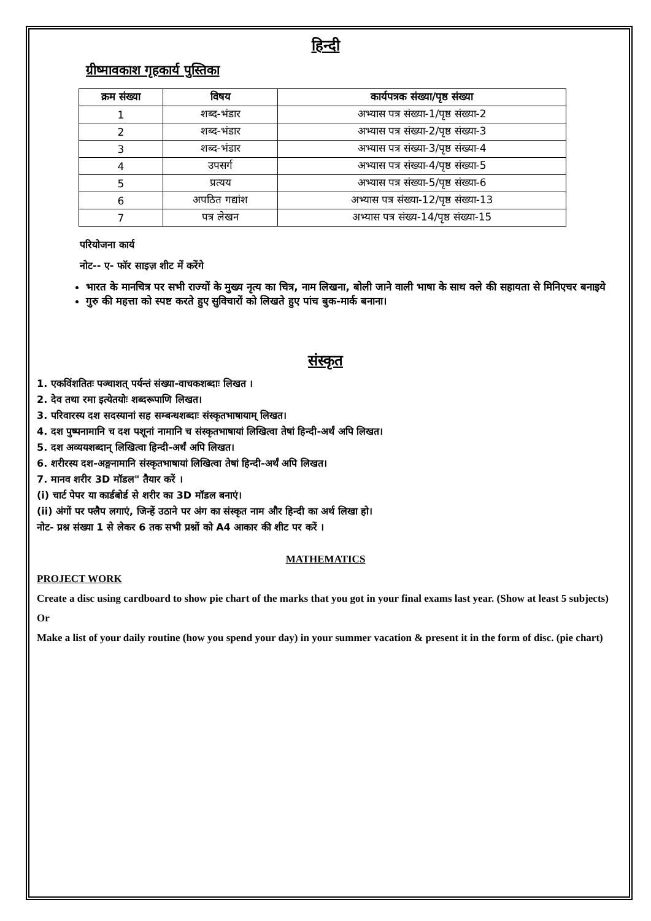हिन्दी
ग्रीष्मावकाश गृहकार्य पुस्तिका
| क्रम संख्या | विषय | कार्यपत्रक संख्या/पृष्ठ संख्या |
| --- | --- | --- |
| 1 | शब्द-भंडार | अभ्यास पत्र संख्या-1/पृष्ठ संख्या-2 |
| 2 | शब्द-भंडार | अभ्यास पत्र संख्या-2/पृष्ठ संख्या-3 |
| 3 | शब्द-भंडार | अभ्यास पत्र संख्या-3/पृष्ठ संख्या-4 |
| 4 | उपसर्ग | अभ्यास पत्र संख्या-4/पृष्ठ संख्या-5 |
| 5 | प्रत्यय | अभ्यास पत्र संख्या-5/पृष्ठ संख्या-6 |
| 6 | अपठित गद्यांश | अभ्यास पत्र संख्या-12/पृष्ठ संख्या-13 |
| 7 | पत्र लेखन | अभ्यास पत्र संख्य-14/पृष्ठ संख्या-15 |
परियोजना कार्य
नोट-- ए- फॉर साइज़ शीट में करेंगे
भारत के मानचित्र पर सभी राज्यों के मुख्य नृत्य का चित्र, नाम लिखना, बोली जाने वाली भाषा के साथ क्ले की सहायता से मिनिएचर बनाइये
गुरु की महत्ता को स्पष्ट करते हुए सुविचारों को लिखते हुए पांच बुक-मार्क बनाना।
संस्कृत
1. एकविंशतितः पञ्चाशत् पर्यन्तं संख्या-वाचकशब्दाः लिखत ।
2. देव तथा रमा इत्येतयोः शब्दरूपाणि लिखत।
3. परिवारस्य दश सदस्यानां सह सम्बन्धशब्दाः संस्कृतभाषायाम् लिखत।
4. दश पुष्पनामानि च दश पशूनां नामानि च संस्कृतभाषायां लिखित्वा तेषां हिन्दी-अर्थं अपि लिखत।
5. दश अव्ययशब्दान् लिखित्वा हिन्दी-अर्थं अपि लिखत।
6. शरीरस्य दश-अङ्गनामानि संस्कृतभाषायां लिखित्वा तेषां हिन्दी-अर्थं अपि लिखत।
7. मानव शरीर 3D मॉडल" तैयार करें ।
(i) चार्ट पेपर या कार्डबोर्ड से शरीर का 3D मॉडल बनाएं।
(ii) अंगों पर फ्लैप लगाएं, जिन्हें उठाने पर अंग का संस्कृत नाम और हिन्दी का अर्थ लिखा हो।
नोट- प्रश्न संख्या 1 से लेकर 6 तक सभी प्रश्नों को A4 आकार की शीट पर करें ।
MATHEMATICS
PROJECT WORK
Create a disc using cardboard to show pie chart of the marks that you got in your final exams last year. (Show at least 5 subjects)
Or
Make a list of your daily routine (how you spend your day) in your summer vacation & present it in the form of disc. (pie chart)